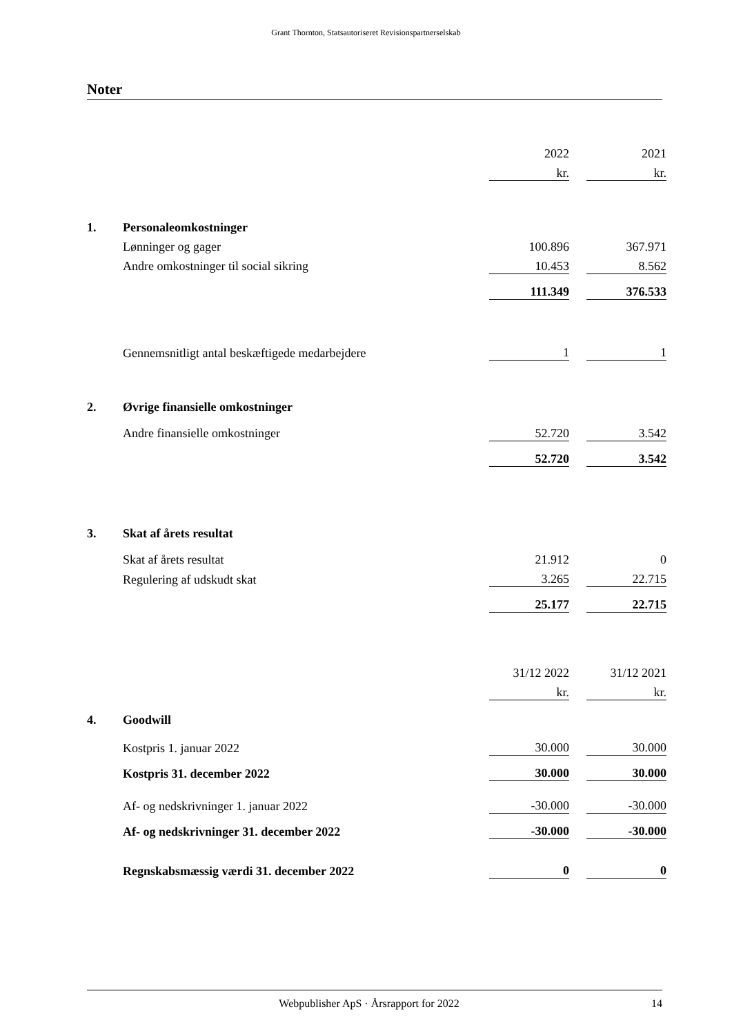Grant Thornton, Statsautoriseret Revisionspartnerselskab
Noter
| | | 2022 | | 2021 |
| | | kr. | | kr. |
| 1. | Personaleomkostninger | | | |
| | Lønninger og gager | 100.896 | | 367.971 |
| | Andre omkostninger til social sikring | 10.453 | | 8.562 |
| | | 111.349 | | 376.533 |
| | Gennemsnitligt antal beskæftigede medarbejdere | 1 | | 1 |
| 2. | Øvrige finansielle omkostninger | | | |
| | Andre finansielle omkostninger | 52.720 | | 3.542 |
| | | 52.720 | | 3.542 |
| 3. | Skat af årets resultat | | | |
| | Skat af årets resultat | 21.912 | | 0 |
| | Regulering af udskudt skat | 3.265 | | 22.715 |
| | | 25.177 | | 22.715 |
| | | 31/12 2022 | | 31/12 2021 |
| | | kr. | | kr. |
| 4. | Goodwill | | | |
| | Kostpris 1. januar 2022 | 30.000 | | 30.000 |
| | Kostpris 31. december 2022 | 30.000 | | 30.000 |
| | Af- og nedskrivninger 1. januar 2022 | -30.000 | | -30.000 |
| | Af- og nedskrivninger 31. december 2022 | -30.000 | | -30.000 |
| | Regnskabsmæssig værdi 31. december 2022 | 0 | | 0 |
Webpublisher ApS · Årsrapport for 2022 14